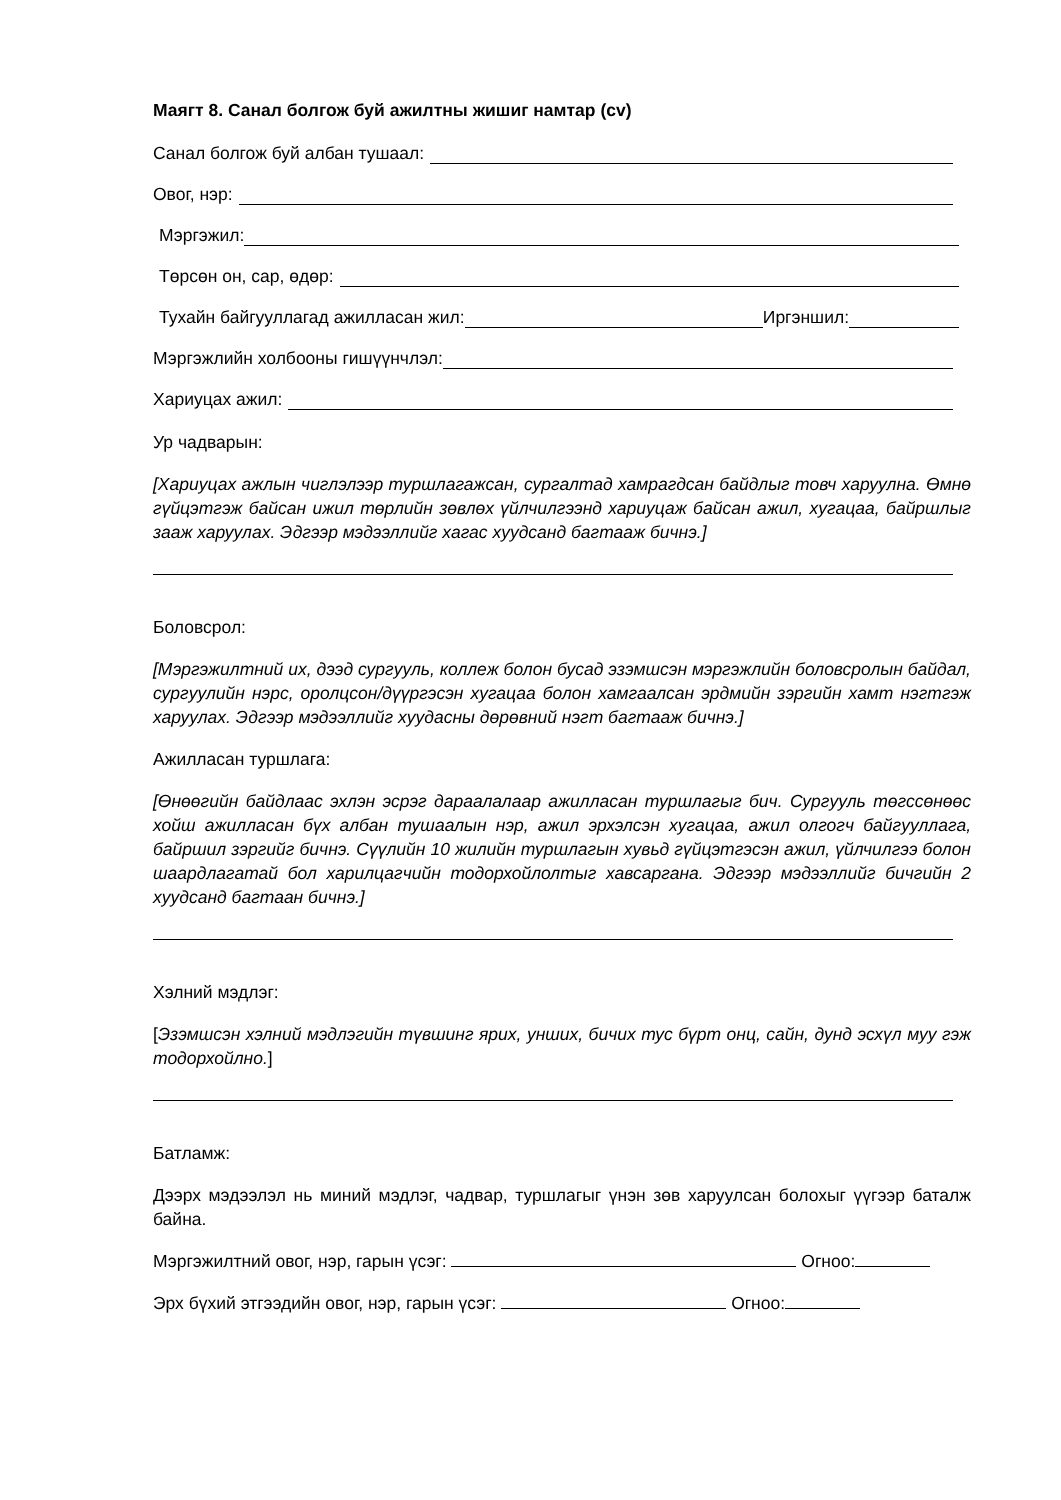Маягт 8. Санал болгож буй ажилтны жишиг намтар (cv)
Санал болгож буй албан тушаал:
Овог, нэр:
Мэргэжил:
Төрсөн он, сар, өдөр:
Тухайн байгууллагад ажилласан жил: Иргэншил:
Мэргэжлийн холбооны гишүүнчлэл:
Хариуцах ажил:
Ур чадварын:
[Хариуцах ажлын чиглэлээр туршлагажсан, сургалтад хамрагдсан байдлыг товч харуулна. Өмнө гүйцэтгэж байсан ижил төрлийн зөвлөх үйлчилгээнд хариуцаж байсан ажил, хугацаа, байршлыг зааж харуулах. Эдгээр мэдээллийг хагас хуудсанд багтааж бичнэ.]
Боловсрол:
[Мэргэжилтний их, дээд сургууль, коллеж болон бусад эзэмшсэн мэргэжлийн боловсролын байдал, сургуулийн нэрс, оролцсон/дүүргэсэн хугацаа болон хамгаалсан эрдмийн зэргийн хамт нэгтгэж харуулах. Эдгээр мэдээллийг хуудасны дөрөвний нэгт багтааж бичнэ.]
Ажилласан туршлага:
[Өнөөгийн байдлаас эхлэн эсрэг дараалалаар ажилласан туршлагыг бич. Сургууль төгссөнөөс хойш ажилласан бүх албан тушаалын нэр, ажил эрхэлсэн хугацаа, ажил олгогч байгууллага, байршил зэргийг бичнэ. Сүүлийн 10 жилийн туршлагын хувьд гүйцэтгэсэн ажил, үйлчилгээ болон шаардлагатай бол харилцагчийн тодорхойлолтыг хавсаргана. Эдгээр мэдээллийг бичгийн 2 хуудсанд багтаан бичнэ.]
Хэлний мэдлэг:
[Эзэмшсэн хэлний мэдлэгийн түвшинг ярих, унших, бичих тус бүрт онц, сайн, дунд эсхүл муу гэж тодорхойлно.]
Батламж:
Дээрх мэдээлэл нь миний мэдлэг, чадвар, туршлагыг үнэн зөв харуулсан болохыг үүгээр баталж байна.
Мэргэжилтний овог, нэр, гарын үсэг: Огноо:
Эрх бүхий этгээдийн овог, нэр, гарын үсэг: Огноо: